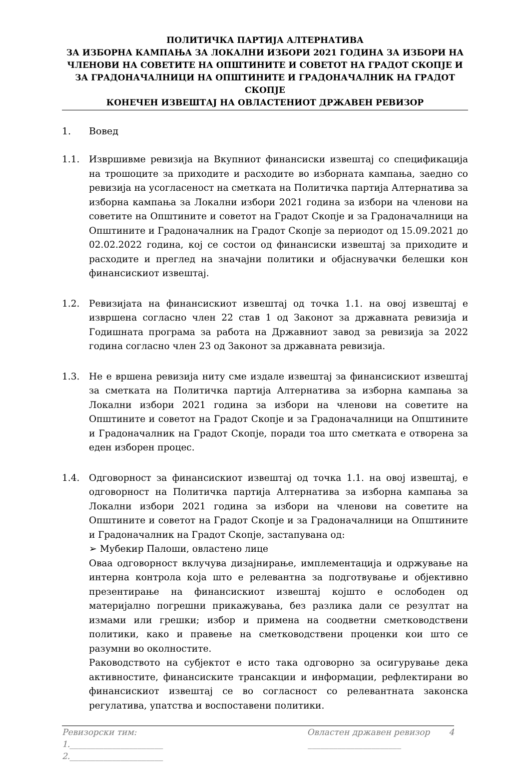ПОЛИТИЧКА ПАРТИЈА АЛТЕРНАТИВА
ЗА ИЗБОРНА КАМПАЊА ЗА ЛОКАЛНИ ИЗБОРИ 2021 ГОДИНА ЗА ИЗБОРИ НА ЧЛЕНОВИ НА СОВЕТИТЕ НА ОПШТИНИТЕ И СОВЕТОТ НА ГРАДОТ СКОПЈЕ И ЗА ГРАДОНАЧАЛНИЦИ НА ОПШТИНИТЕ И ГРАДОНАЧАЛНИК НА ГРАДОТ СКОПЈЕ
КОНЕЧЕН ИЗВЕШТАЈ НА ОВЛАСТЕНИОТ ДРЖАВЕН РЕВИЗОР
1. Вовед
1.1. Извршивме ревизија на Вкупниот финансиски извештај со спецификација на трошоците за приходите и расходите во изборната кампања, заедно со ревизија на усогласеност на сметката на Политичка партија Алтернатива за изборна кампања за Локални избори 2021 година за избори на членови на советите на Општините и советот на Градот Скопје и за Градоначалници на Општините и Градоначалник на Градот Скопје за периодот од 15.09.2021 до 02.02.2022 година, кој се состои од финансиски извештај за приходите и расходите и преглед на значајни политики и објаснувачки белешки кон финансискиот извештај.
1.2. Ревизијата на финансискиот извештај од точка 1.1. на овој извештај е извршена согласно член 22 став 1 од Законот за државната ревизија и Годишната програма за работа на Државниот завод за ревизија за 2022 година согласно член 23 од Законот за државната ревизија.
1.3. Не е вршена ревизија ниту сме издале извештај за финансискиот извештај за сметката на Политичка партија Алтернатива за изборна кампања за Локални избори 2021 година за избори на членови на советите на Општините и советот на Градот Скопје и за Градоначалници на Општините и Градоначалник на Градот Скопје, поради тоа што сметката е отворена за еден изборен процес.
1.4. Одговорност за финансискиот извештај од точка 1.1. на овој извештај, е одговорност на Политичка партија Алтернатива за изборна кампања за Локални избори 2021 година за избори на членови на советите на Општините и советот на Градот Скопје и за Градоначалници на Општините и Градоначалник на Градот Скопје, застапувана од:
➢ Мубекир Палоши, овластено лице
Оваа одговорност вклучува дизајнирање, имплементација и одржување на интерна контрола која што е релевантна за подготвување и објективно презентирање на финансискиот извештај којшто е ослободен од материјално погрешни прикажувања, без разлика дали се резултат на измами или грешки; избор и примена на соодветни сметководствени политики, како и правење на сметководствени проценки кои што се разумни во околностите.
Раководството на субјектот е исто така одговорно за осигурување дека активностите, финансиските трансакции и информации, рефлектирани во финансискиот извештај се во согласност со релевантната законска регулатива, упатства и воспоставени политики.
Ревизорски тим: Овластен државен ревизор 4
1.______________________ ______________________
2.______________________